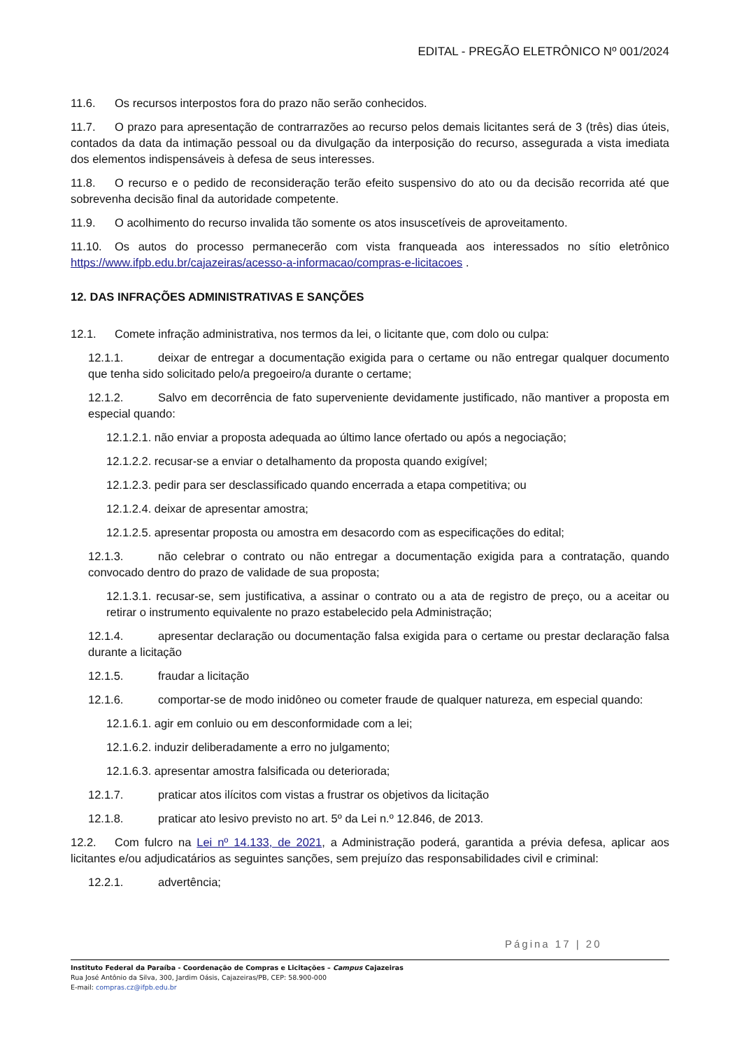EDITAL - PREGÃO ELETRÔNICO Nº 001/2024
11.6. Os recursos interpostos fora do prazo não serão conhecidos.
11.7. O prazo para apresentação de contrarrazões ao recurso pelos demais licitantes será de 3 (três) dias úteis, contados da data da intimação pessoal ou da divulgação da interposição do recurso, assegurada a vista imediata dos elementos indispensáveis à defesa de seus interesses.
11.8. O recurso e o pedido de reconsideração terão efeito suspensivo do ato ou da decisão recorrida até que sobrevenha decisão final da autoridade competente.
11.9. O acolhimento do recurso invalida tão somente os atos insuscetíveis de aproveitamento.
11.10. Os autos do processo permanecerão com vista franqueada aos interessados no sítio eletrônico https://www.ifpb.edu.br/cajazeiras/acesso-a-informacao/compras-e-licitacoes .
12. DAS INFRAÇÕES ADMINISTRATIVAS E SANÇÕES
12.1. Comete infração administrativa, nos termos da lei, o licitante que, com dolo ou culpa:
12.1.1. deixar de entregar a documentação exigida para o certame ou não entregar qualquer documento que tenha sido solicitado pelo/a pregoeiro/a durante o certame;
12.1.2. Salvo em decorrência de fato superveniente devidamente justificado, não mantiver a proposta em especial quando:
12.1.2.1. não enviar a proposta adequada ao último lance ofertado ou após a negociação;
12.1.2.2. recusar-se a enviar o detalhamento da proposta quando exigível;
12.1.2.3. pedir para ser desclassificado quando encerrada a etapa competitiva; ou
12.1.2.4. deixar de apresentar amostra;
12.1.2.5. apresentar proposta ou amostra em desacordo com as especificações do edital;
12.1.3. não celebrar o contrato ou não entregar a documentação exigida para a contratação, quando convocado dentro do prazo de validade de sua proposta;
12.1.3.1. recusar-se, sem justificativa, a assinar o contrato ou a ata de registro de preço, ou a aceitar ou retirar o instrumento equivalente no prazo estabelecido pela Administração;
12.1.4. apresentar declaração ou documentação falsa exigida para o certame ou prestar declaração falsa durante a licitação
12.1.5. fraudar a licitação
12.1.6. comportar-se de modo inidôneo ou cometer fraude de qualquer natureza, em especial quando:
12.1.6.1. agir em conluio ou em desconformidade com a lei;
12.1.6.2. induzir deliberadamente a erro no julgamento;
12.1.6.3. apresentar amostra falsificada ou deteriorada;
12.1.7. praticar atos ilícitos com vistas a frustrar os objetivos da licitação
12.1.8. praticar ato lesivo previsto no art. 5º da Lei n.º 12.846, de 2013.
12.2. Com fulcro na Lei nº 14.133, de 2021, a Administração poderá, garantida a prévia defesa, aplicar aos licitantes e/ou adjudicatários as seguintes sanções, sem prejuízo das responsabilidades civil e criminal:
12.2.1. advertência;
Página 17 | 20
Instituto Federal da Paraíba - Coordenação de Compras e Licitações – Campus Cajazeiras
Rua José Antônio da Silva, 300, Jardim Oásis, Cajazeiras/PB, CEP: 58.900-000
E-mail: compras.cz@ifpb.edu.br